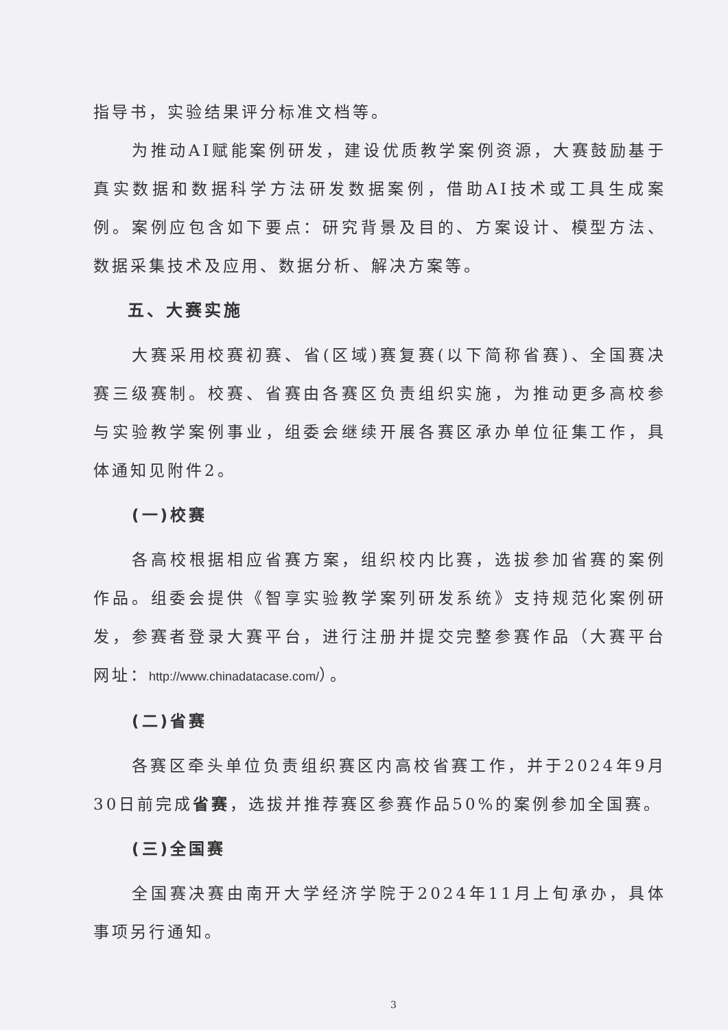指导书，实验结果评分标准文档等。
为推动AI赋能案例研发，建设优质教学案例资源，大赛鼓励基于真实数据和数据科学方法研发数据案例，借助AI技术或工具生成案例。案例应包含如下要点：研究背景及目的、方案设计、模型方法、数据采集技术及应用、数据分析、解决方案等。
五、大赛实施
大赛采用校赛初赛、省(区域)赛复赛(以下简称省赛)、全国赛决赛三级赛制。校赛、省赛由各赛区负责组织实施，为推动更多高校参与实验教学案例事业，组委会继续开展各赛区承办单位征集工作，具体通知见附件2。
(一)校赛
各高校根据相应省赛方案，组织校内比赛，选拔参加省赛的案例作品。组委会提供《智享实验教学案列研发系统》支持规范化案例研发，参赛者登录大赛平台，进行注册并提交完整参赛作品（大赛平台网址：http://www.chinadatacase.com/）。
(二)省赛
各赛区牵头单位负责组织赛区内高校省赛工作，并于2024年9月30日前完成省赛，选拔并推荐赛区参赛作品50%的案例参加全国赛。
(三)全国赛
全国赛决赛由南开大学经济学院于2024年11月上旬承办，具体事项另行通知。
3